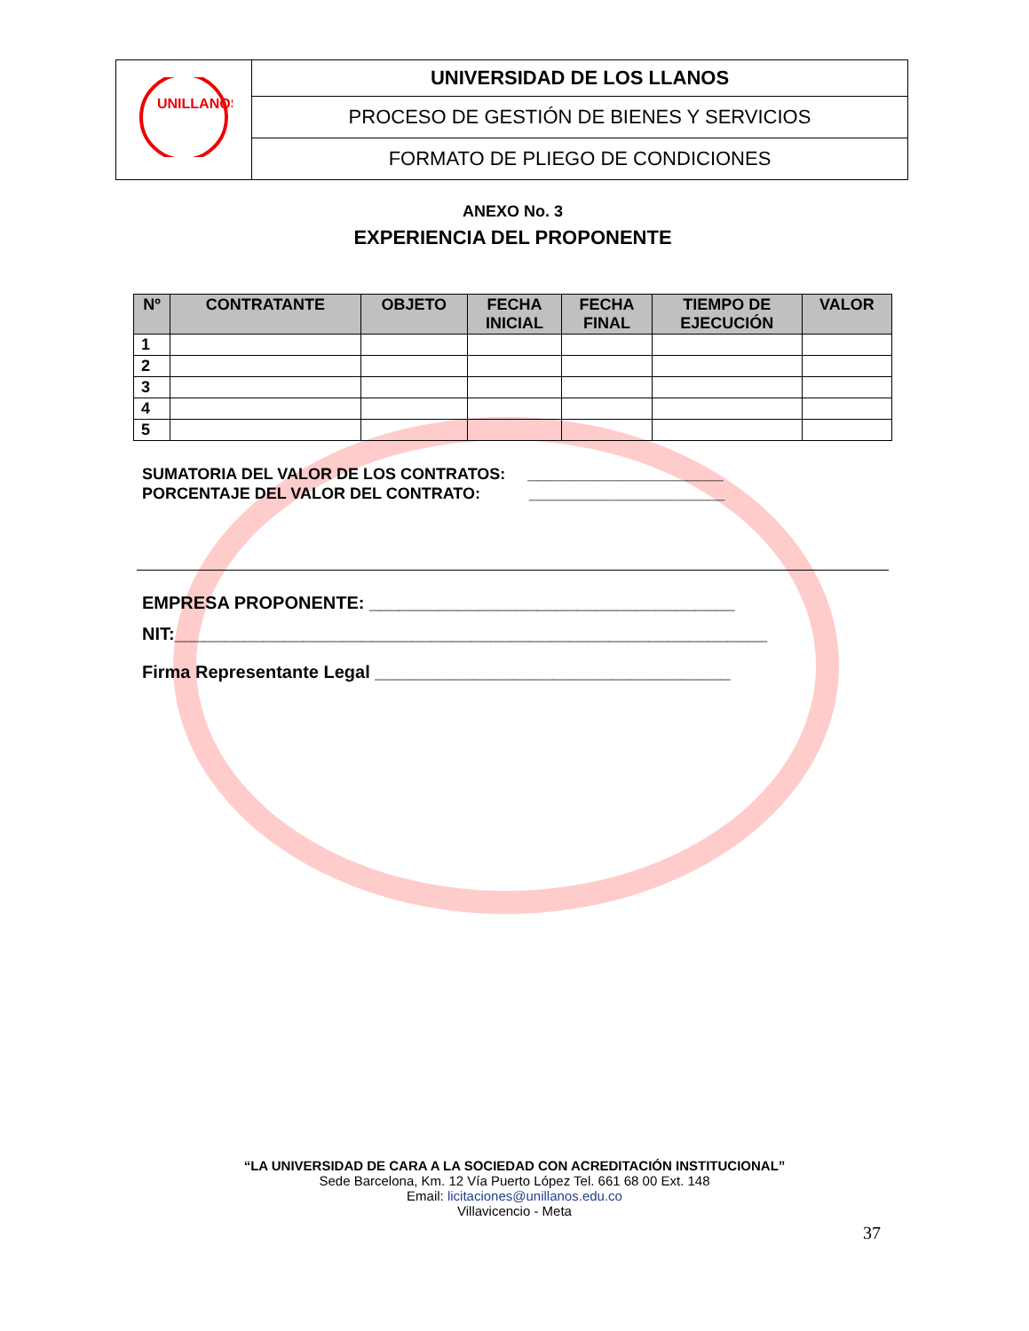| UNILLANOS | UNIVERSIDAD DE LOS LLANOS |
| | PROCESO DE GESTIÓN DE BIENES Y SERVICIOS |
| | FORMATO DE PLIEGO DE CONDICIONES |
ANEXO No. 3
EXPERIENCIA DEL PROPONENTE
| Nº | CONTRATANTE | OBJETO | FECHA INICIAL | FECHA FINAL | TIEMPO DE EJECUCIÓN | VALOR |
| --- | --- | --- | --- | --- | --- | --- |
| 1 | | | | | | |
| 2 | | | | | | |
| 3 | | | | | | |
| 4 | | | | | | |
| 5 | | | | | | |
SUMATORIA DEL VALOR DE LOS CONTRATOS: ______________________
PORCENTAJE DEL VALOR DEL CONTRATO: ______________________
EMPRESA PROPONENTE: _____________________________________
NIT:____________________________________________________________
Firma Representante Legal ____________________________________
“LA UNIVERSIDAD DE CARA A LA SOCIEDAD CON ACREDITACIÓN INSTITUCIONAL”
Sede Barcelona, Km. 12 Vía Puerto López Tel. 661 68 00 Ext. 148
Email: licitaciones@unillanos.edu.co
Villavicencio - Meta
37